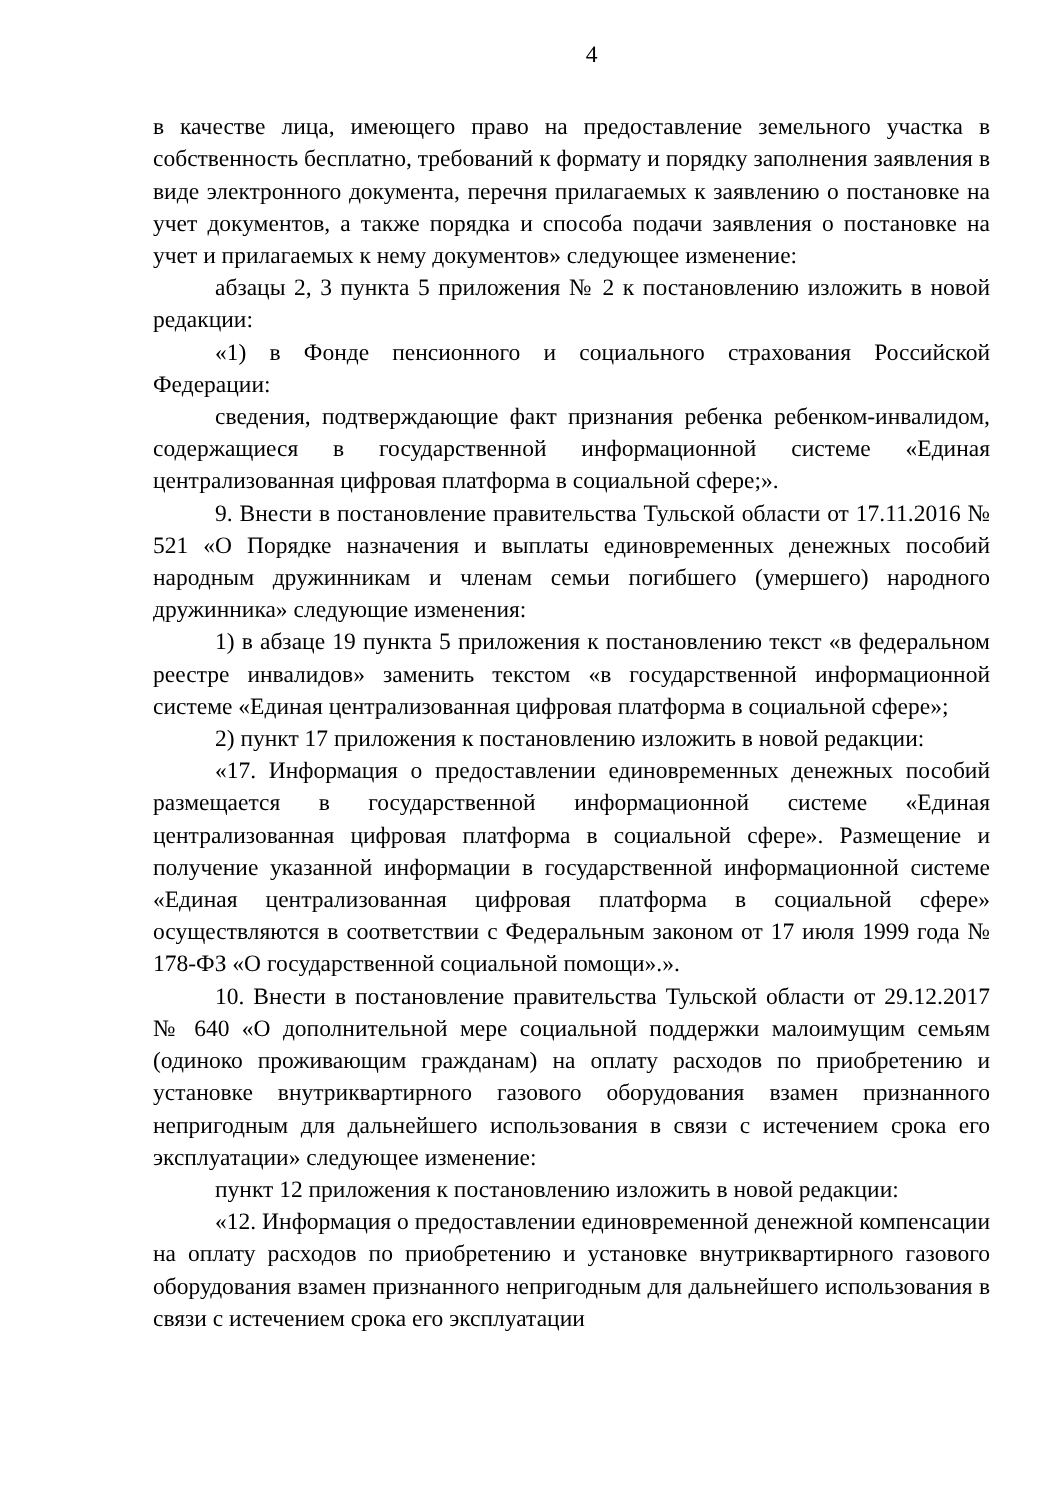4
в качестве лица, имеющего право на предоставление земельного участка в собственность бесплатно, требований к формату и порядку заполнения заявления в виде электронного документа, перечня прилагаемых к заявлению о постановке на учет документов, а также порядка и способа подачи заявления о постановке на учет и прилагаемых к нему документов» следующее изменение:
абзацы 2, 3 пункта 5 приложения № 2 к постановлению изложить в новой редакции:
«1) в Фонде пенсионного и социального страхования Российской Федерации:
сведения, подтверждающие факт признания ребенка ребенком-инвалидом, содержащиеся в государственной информационной системе «Единая централизованная цифровая платформа в социальной сфере;».
9. Внести в постановление правительства Тульской области от 17.11.2016 № 521 «О Порядке назначения и выплаты единовременных денежных пособий народным дружинникам и членам семьи погибшего (умершего) народного дружинника» следующие изменения:
1) в абзаце 19 пункта 5 приложения к постановлению текст «в федеральном реестре инвалидов» заменить текстом «в государственной информационной системе «Единая централизованная цифровая платформа в социальной сфере»;
2) пункт 17 приложения к постановлению изложить в новой редакции:
«17. Информация о предоставлении единовременных денежных пособий размещается в государственной информационной системе «Единая централизованная цифровая платформа в социальной сфере». Размещение и получение указанной информации в государственной информационной системе «Единая централизованная цифровая платформа в социальной сфере» осуществляются в соответствии с Федеральным законом от 17 июля 1999 года № 178-ФЗ «О государственной социальной помощи».».
10. Внести в постановление правительства Тульской области от 29.12.2017 № 640 «О дополнительной мере социальной поддержки малоимущим семьям (одиноко проживающим гражданам) на оплату расходов по приобретению и установке внутриквартирного газового оборудования взамен признанного непригодным для дальнейшего использования в связи с истечением срока его эксплуатации» следующее изменение:
пункт 12 приложения к постановлению изложить в новой редакции:
«12. Информация о предоставлении единовременной денежной компенсации на оплату расходов по приобретению и установке внутриквартирного газового оборудования взамен признанного непригодным для дальнейшего использования в связи с истечением срока его эксплуатации